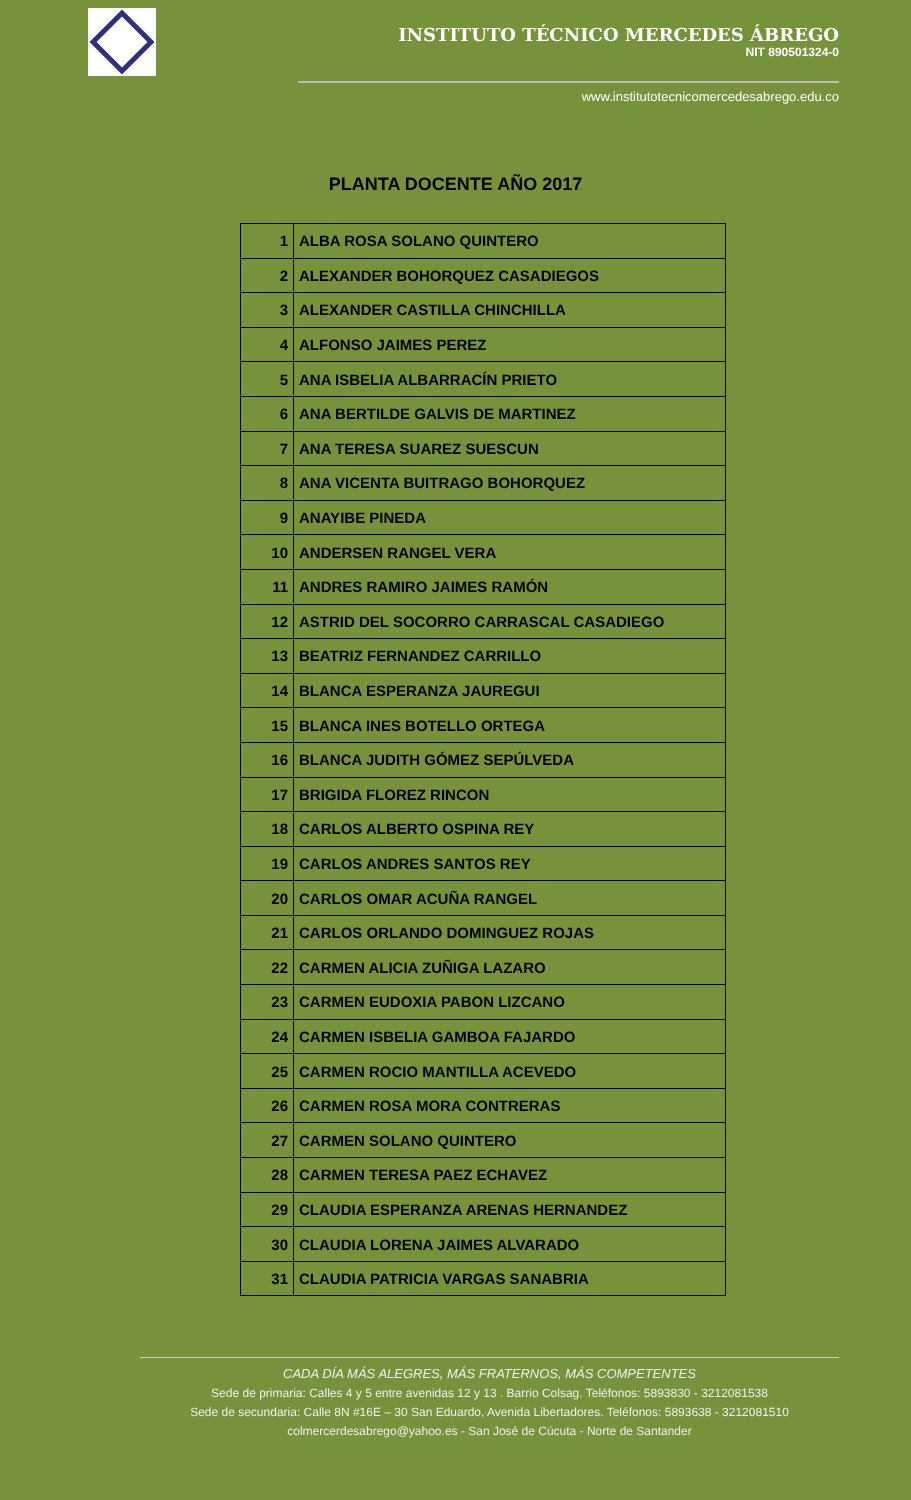INSTITUTO TÉCNICO MERCEDES ÁBREGO
NIT 890501324-0
www.institutotecnicomercedesabrego.edu.co
PLANTA DOCENTE AÑO 2017
| 1 | ALBA ROSA SOLANO QUINTERO |
| 2 | ALEXANDER BOHORQUEZ CASADIEGOS |
| 3 | ALEXANDER CASTILLA CHINCHILLA |
| 4 | ALFONSO JAIMES PEREZ |
| 5 | ANA ISBELIA ALBARRACÍN PRIETO |
| 6 | ANA BERTILDE GALVIS DE MARTINEZ |
| 7 | ANA TERESA SUAREZ SUESCUN |
| 8 | ANA VICENTA BUITRAGO BOHORQUEZ |
| 9 | ANAYIBE PINEDA |
| 10 | ANDERSEN RANGEL VERA |
| 11 | ANDRES RAMIRO JAIMES RAMÓN |
| 12 | ASTRID DEL SOCORRO CARRASCAL CASADIEGO |
| 13 | BEATRIZ FERNANDEZ CARRILLO |
| 14 | BLANCA ESPERANZA JAUREGUI |
| 15 | BLANCA INES BOTELLO ORTEGA |
| 16 | BLANCA JUDITH GÓMEZ SEPÚLVEDA |
| 17 | BRIGIDA FLOREZ RINCON |
| 18 | CARLOS ALBERTO OSPINA REY |
| 19 | CARLOS ANDRES SANTOS REY |
| 20 | CARLOS OMAR ACUÑA RANGEL |
| 21 | CARLOS ORLANDO DOMINGUEZ ROJAS |
| 22 | CARMEN ALICIA ZUÑIGA LAZARO |
| 23 | CARMEN EUDOXIA PABON LIZCANO |
| 24 | CARMEN ISBELIA GAMBOA FAJARDO |
| 25 | CARMEN ROCIO MANTILLA ACEVEDO |
| 26 | CARMEN ROSA MORA CONTRERAS |
| 27 | CARMEN SOLANO QUINTERO |
| 28 | CARMEN TERESA PAEZ ECHAVEZ |
| 29 | CLAUDIA ESPERANZA ARENAS HERNANDEZ |
| 30 | CLAUDIA LORENA JAIMES ALVARADO |
| 31 | CLAUDIA PATRICIA VARGAS SANABRIA |
CADA DÍA MÁS ALEGRES, MÁS FRATERNOS, MÁS COMPETENTES
Sede de primaria: Calles 4 y 5 entre avenidas 12 y 13 . Barrio Colsag. Teléfonos: 5893830 - 3212081538
Sede de secundaria: Calle 8N #16E – 30 San Eduardo, Avenida Libertadores. Teléfonos: 5893638 - 3212081510
colmercerdesabrego@yahoo.es - San José de Cúcuta - Norte de Santander